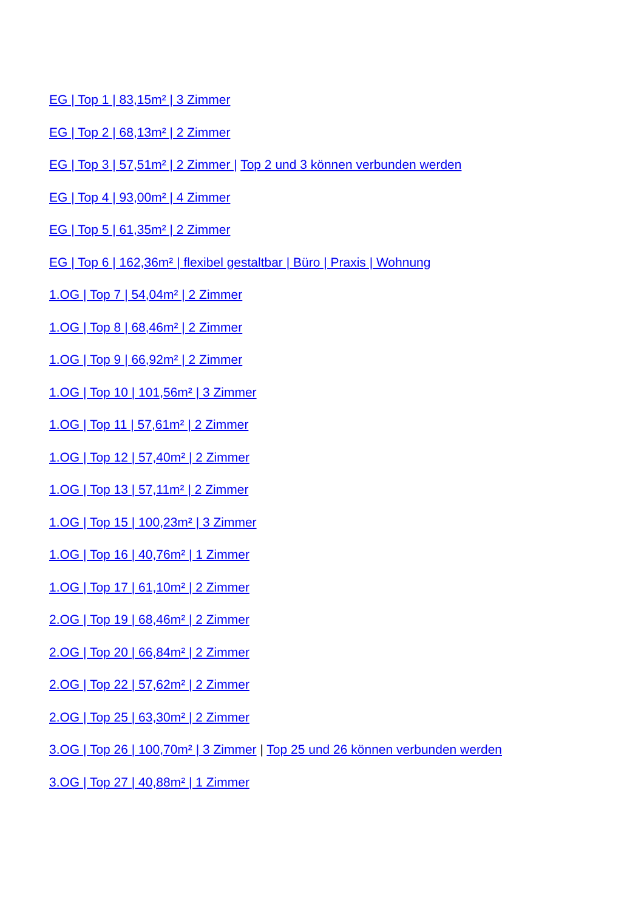EG | Top 1 | 83,15m² | 3 Zimmer
EG | Top 2 | 68,13m² | 2 Zimmer
EG | Top 3 | 57,51m² | 2 Zimmer | Top 2 und 3 können verbunden werden
EG | Top 4 | 93,00m² | 4 Zimmer
EG | Top 5 | 61,35m² | 2 Zimmer
EG | Top 6 | 162,36m² | flexibel gestaltbar | Büro | Praxis | Wohnung
1.OG | Top 7 | 54,04m² | 2 Zimmer
1.OG | Top 8 | 68,46m² | 2 Zimmer
1.OG | Top 9 | 66,92m² | 2 Zimmer
1.OG | Top 10 | 101,56m² | 3 Zimmer
1.OG | Top 11 | 57,61m² | 2 Zimmer
1.OG | Top 12 | 57,40m² | 2 Zimmer
1.OG | Top 13 | 57,11m² | 2 Zimmer
1.OG | Top 15 | 100,23m² | 3 Zimmer
1.OG | Top 16 | 40,76m² | 1 Zimmer
1.OG | Top 17 | 61,10m² | 2 Zimmer
2.OG | Top 19 | 68,46m² | 2 Zimmer
2.OG | Top 20 | 66,84m² | 2 Zimmer
2.OG | Top 22 | 57,62m² | 2 Zimmer
2.OG | Top 25 | 63,30m² | 2 Zimmer
3.OG | Top 26 | 100,70m² | 3 Zimmer | Top 25 und 26 können verbunden werden
3.OG | Top 27 | 40,88m² | 1 Zimmer